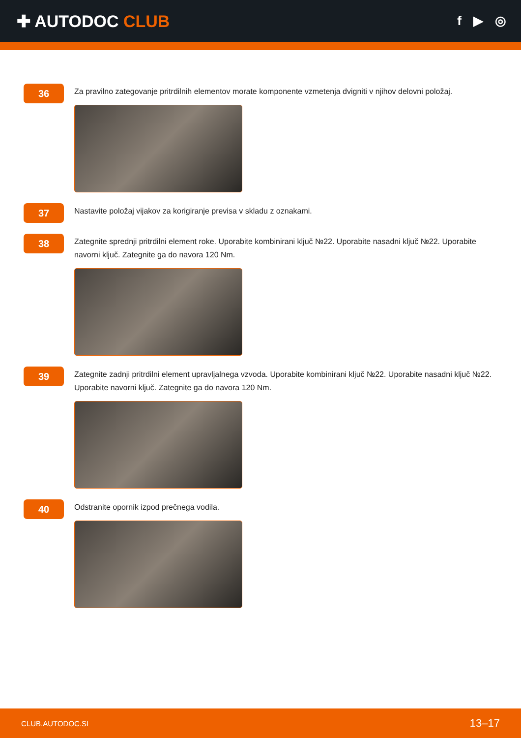✚ AUTODOC CLUB
f ▶ ◎
36
Za pravilno zategovanje pritrdilnih elementov morate komponente vzmetenja dvigniti v njihov delovni položaj.
37
Nastavite položaj vijakov za korigiranje previsa v skladu z oznakami.
38
Zategnite sprednji pritrdilni element roke. Uporabite kombinirani ključ №22. Uporabite nasadni ključ №22. Uporabite navorni ključ. Zategnite ga do navora 120 Nm.
39
Zategnite zadnji pritrdilni element upravljalnega vzvoda. Uporabite kombinirani ključ №22. Uporabite nasadni ključ №22. Uporabite navorni ključ. Zategnite ga do navora 120 Nm.
40
Odstranite opornik izpod prečnega vodila.
CLUB.AUTODOC.SI 13–17